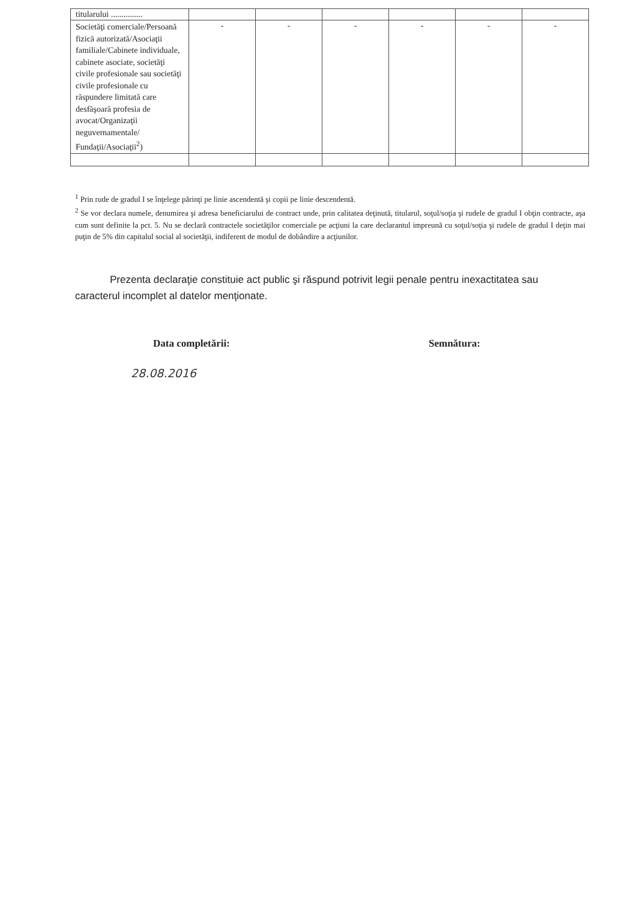| titularului ............... | | | | | | |
| Societăţi comerciale/Persoană fizică autorizată/Asociaţii familiale/Cabinete individuale, cabinete asociate, societăţi civile profesionale sau societăţi civile profesionale cu răspundere limitată care desfăşoară profesia de avocat/Organizaţii neguvernamentale/ Fundaţii/Asociaţii<sup>2</sup>) | - | - | - | - | - | - |
<sup>1</sup> Prin rude de gradul I se înţelege părinţi pe linie ascendentă şi copii pe linie descendentă.
<sup>2</sup> Se vor declara numele, denumirea şi adresa beneficiarului de contract unde, prin calitatea deţinută, titularul, soţul/soţia şi rudele de gradul I obţin contracte, aşa cum sunt definite la pct. 5. Nu se declară contractele societăţilor comerciale pe acţiuni la care declarantul impreună cu soţul/soţia şi rudele de gradul I deţin mai puţin de 5% din capitalul social al societăţii, indiferent de modul de dobândire a acţiunilor.
Prezenta declaraţie constituie act public şi răspund potrivit legii penale pentru inexactitatea sau caracterul incomplet al datelor menţionate.
Data completării: Semnătura:
28.08.2016